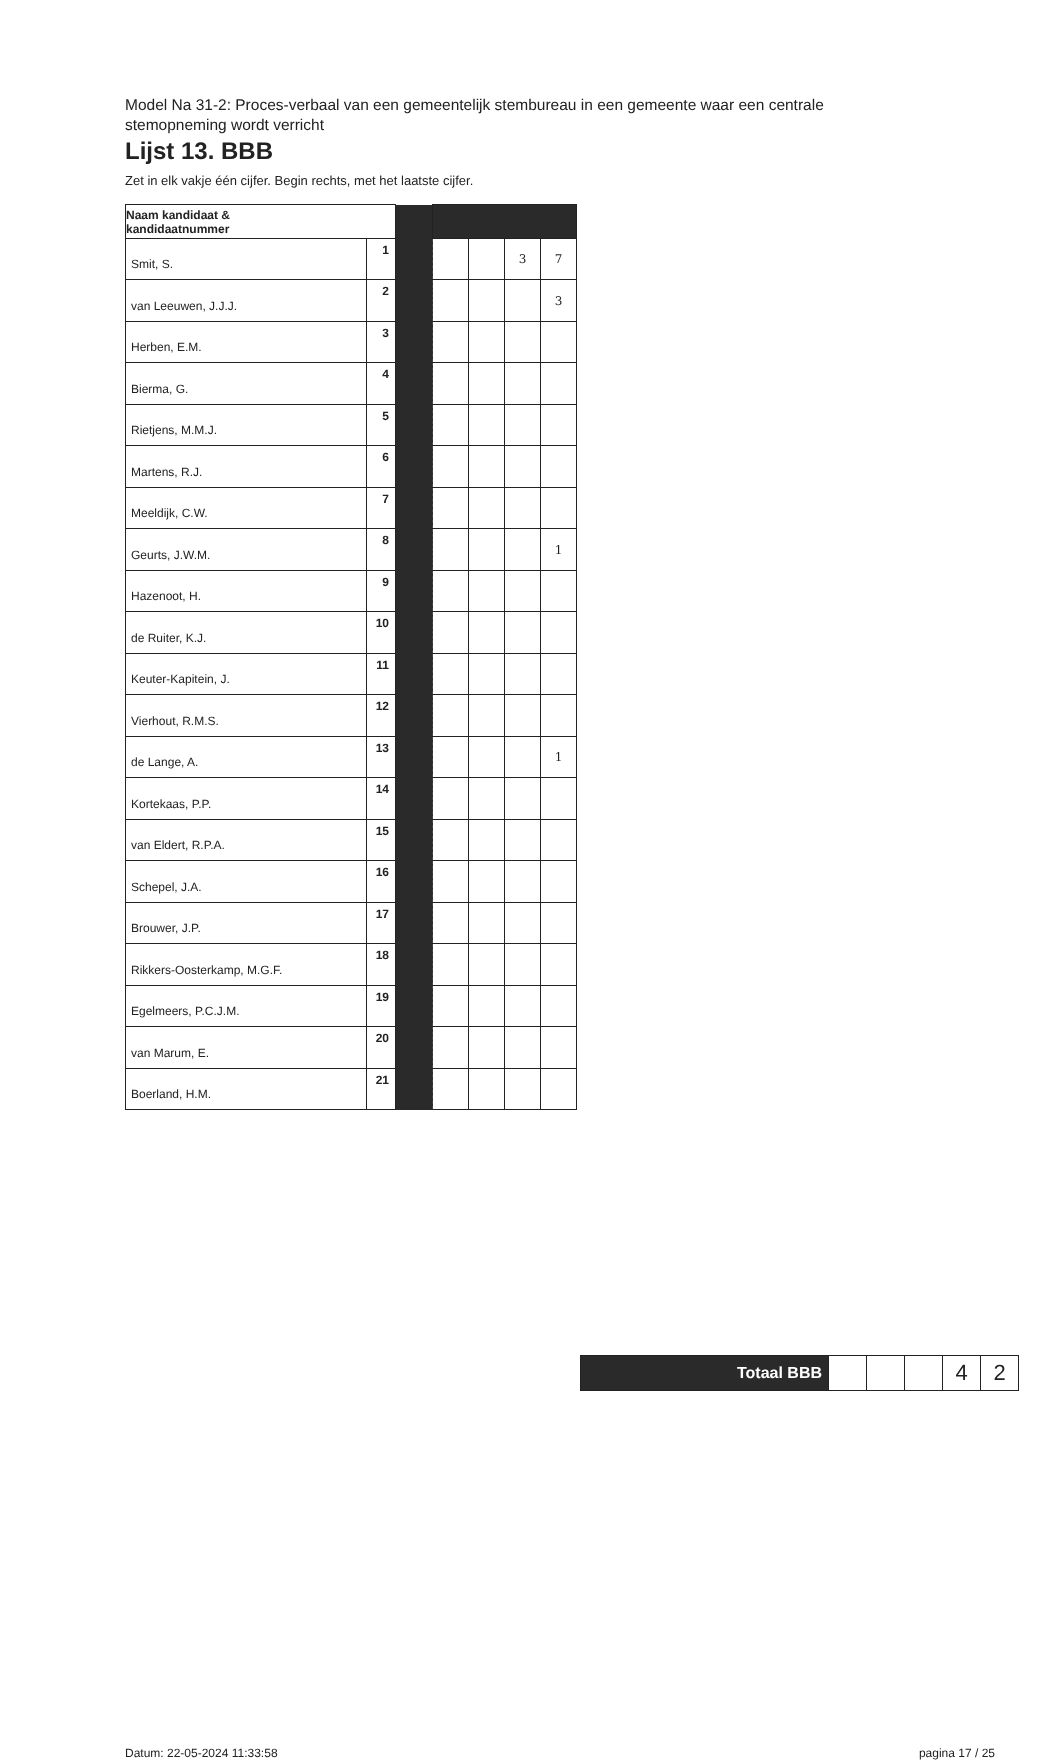Model Na 31-2: Proces-verbaal van een gemeentelijk stembureau in een gemeente waar een centrale stemopneming wordt verricht
Lijst 13. BBB
Zet in elk vakje één cijfer. Begin rechts, met het laatste cijfer.
| Naam kandidaat & kandidaatnummer | | | | | | |
| Smit, S. | 1 | | | | 3 | 7 |
| van Leeuwen, J.J.J. | 2 | | | | | 3 |
| Herben, E.M. | 3 | | | | | |
| Bierma, G. | 4 | | | | | |
| Rietjens, M.M.J. | 5 | | | | | |
| Martens, R.J. | 6 | | | | | |
| Meeldijk, C.W. | 7 | | | | | |
| Geurts, J.W.M. | 8 | | | | | 1 |
| Hazenoot, H. | 9 | | | | | |
| de Ruiter, K.J. | 10 | | | | | |
| Keuter-Kapitein, J. | 11 | | | | | |
| Vierhout, R.M.S. | 12 | | | | | |
| de Lange, A. | 13 | | | | | 1 |
| Kortekaas, P.P. | 14 | | | | | |
| van Eldert, R.P.A. | 15 | | | | | |
| Schepel, J.A. | 16 | | | | | |
| Brouwer, J.P. | 17 | | | | | |
| Rikkers-Oosterkamp, M.G.F. | 18 | | | | | |
| Egelmeers, P.C.J.M. | 19 | | | | | |
| van Marum, E. | 20 | | | | | |
| Boerland, H.M. | 21 | | | | | |
| Totaal BBB | | | | 4 | 2 |
Datum: 22-05-2024 11:33:58 pagina 17 / 25